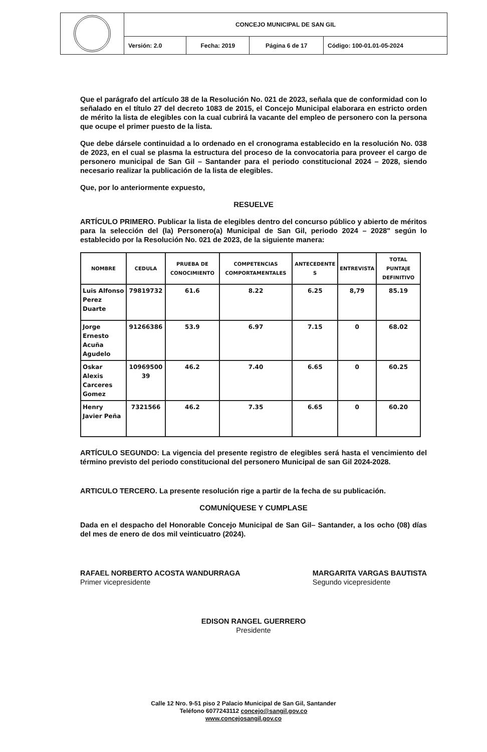| | CONCEJO MUNICIPAL DE SAN GIL | | | |
| | Versión: 2.0 | Fecha: 2019 | Página 6 de 17 | Código: 100-01.01-05-2024 |
Que el parágrafo del artículo 38 de la Resolución No. 021 de 2023, señala que de conformidad con lo señalado en el título 27 del decreto 1083 de 2015, el Concejo Municipal elaborara en estricto orden de mérito la lista de elegibles con la cual cubrirá la vacante del empleo de personero con la persona que ocupe el primer puesto de la lista.
Que debe dársele continuidad a lo ordenado en el cronograma establecido en la resolución No. 038 de 2023, en el cual se plasma la estructura del proceso de la convocatoria para proveer el cargo de personero municipal de San Gil – Santander para el periodo constitucional 2024 – 2028, siendo necesario realizar la publicación de la lista de elegibles.
Que, por lo anteriormente expuesto,
RESUELVE
ARTÍCULO PRIMERO. Publicar la lista de elegibles dentro del concurso público y abierto de méritos para la selección del (la) Personero(a) Municipal de San Gil, periodo 2024 – 2028" según lo establecido por la Resolución No. 021 de 2023, de la siguiente manera:
| NOMBRE | CEDULA | PRUEBA DE CONOCIMIENTO | COMPETENCIAS COMPORTAMENTALES | ANTECEDENTE S | ENTREVISTA | TOTAL PUNTAJE DEFINITIVO |
| --- | --- | --- | --- | --- | --- | --- |
| Luis Alfonso Perez Duarte | 79819732 | 61.6 | 8.22 | 6.25 | 8,79 | 85.19 |
| Jorge Ernesto Acuña Agudelo | 91266386 | 53.9 | 6.97 | 7.15 | 0 | 68.02 |
| Oskar Alexis Carceres Gomez | 10969500 39 | 46.2 | 7.40 | 6.65 | 0 | 60.25 |
| Henry Javier Peña | 7321566 | 46.2 | 7.35 | 6.65 | 0 | 60.20 |
ARTÍCULO SEGUNDO: La vigencia del presente registro de elegibles será hasta el vencimiento del término previsto del periodo constitucional del personero Municipal de san Gil 2024-2028.
ARTICULO TERCERO. La presente resolución rige a partir de la fecha de su publicación.
COMUNÍQUESE Y CUMPLASE
Dada en el despacho del Honorable Concejo Municipal de San Gil– Santander, a los ocho (08) días del mes de enero de dos mil veinticuatro (2024).
RAFAEL NORBERTO ACOSTA WANDURRAGA
Primer vicepresidente
MARGARITA VARGAS BAUTISTA
Segundo vicepresidente
EDISON RANGEL GUERRERO
Presidente
Calle 12 Nro. 9-51 piso 2 Palacio Municipal de San Gil, Santander
Teléfono 6077243112 concejo@sangil.gov.co
www.concejosangil.gov.co